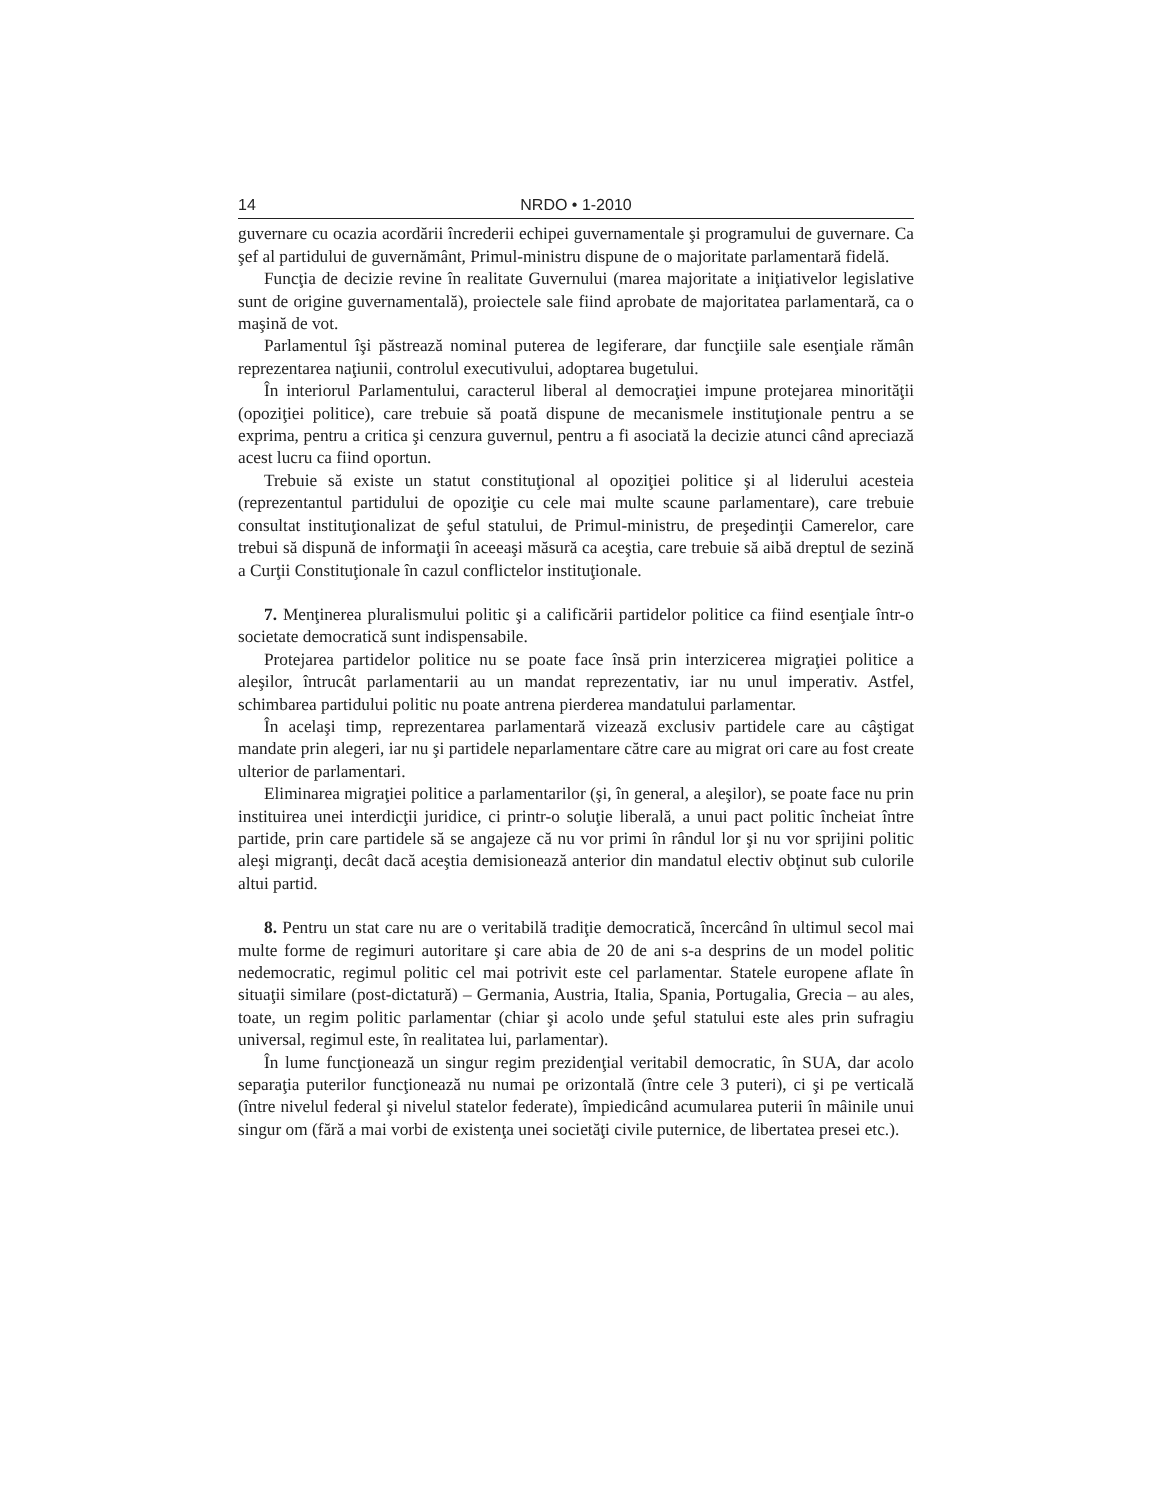14 NRDO • 1-2010
guvernare cu ocazia acordării încrederii echipei guvernamentale şi programului de guvernare. Ca şef al partidului de guvernământ, Primul-ministru dispune de o majoritate parlamentară fidelă.
Funcţia de decizie revine în realitate Guvernului (marea majoritate a iniţiativelor legislative sunt de origine guvernamentală), proiectele sale fiind aprobate de majoritatea parlamentară, ca o maşină de vot.
Parlamentul îşi păstrează nominal puterea de legiferare, dar funcţiile sale esenţiale rămân reprezentarea naţiunii, controlul executivului, adoptarea bugetului.
În interiorul Parlamentului, caracterul liberal al democraţiei impune protejarea minorităţii (opoziţiei politice), care trebuie să poată dispune de mecanismele instituţionale pentru a se exprima, pentru a critica şi cenzura guvernul, pentru a fi asociată la decizie atunci când apreciază acest lucru ca fiind oportun.
Trebuie să existe un statut constituţional al opoziţiei politice şi al liderului acesteia (reprezentantul partidului de opoziţie cu cele mai multe scaune parlamentare), care trebuie consultat instituţionalizat de şeful statului, de Primul-ministru, de preşedinţii Camerelor, care trebui să dispună de informaţii în aceeaşi măsură ca aceştia, care trebuie să aibă dreptul de sezină a Curţii Constituţionale în cazul conflictelor instituţionale.
7. Menţinerea pluralismului politic şi a calificării partidelor politice ca fiind esenţiale într-o societate democratică sunt indispensabile.
Protejarea partidelor politice nu se poate face însă prin interzicerea migraţiei politice a aleşilor, întrucât parlamentarii au un mandat reprezentativ, iar nu unul imperativ. Astfel, schimbarea partidului politic nu poate antrena pierderea mandatului parlamentar.
În acelaşi timp, reprezentarea parlamentară vizează exclusiv partidele care au câştigat mandate prin alegeri, iar nu şi partidele neparlamentare către care au migrat ori care au fost create ulterior de parlamentari.
Eliminarea migraţiei politice a parlamentarilor (şi, în general, a aleşilor), se poate face nu prin instituirea unei interdicţii juridice, ci printr-o soluţie liberală, a unui pact politic încheiat între partide, prin care partidele să se angajeze că nu vor primi în rândul lor şi nu vor sprijini politic aleşi migranţi, decât dacă aceştia demisionează anterior din mandatul electiv obţinut sub culorile altui partid.
8. Pentru un stat care nu are o veritabilă tradiţie democratică, încercând în ultimul secol mai multe forme de regimuri autoritare şi care abia de 20 de ani s-a desprins de un model politic nedemocratic, regimul politic cel mai potrivit este cel parlamentar. Statele europene aflate în situaţii similare (post-dictatură) – Germania, Austria, Italia, Spania, Portugalia, Grecia – au ales, toate, un regim politic parlamentar (chiar şi acolo unde şeful statului este ales prin sufragiu universal, regimul este, în realitatea lui, parlamentar).
În lume funcţionează un singur regim prezidenţial veritabil democratic, în SUA, dar acolo separaţia puterilor funcţionează nu numai pe orizontală (între cele 3 puteri), ci şi pe verticală (între nivelul federal şi nivelul statelor federate), împiedicând acumularea puterii în mâinile unui singur om (fără a mai vorbi de existenţa unei societăţi civile puternice, de libertatea presei etc.).